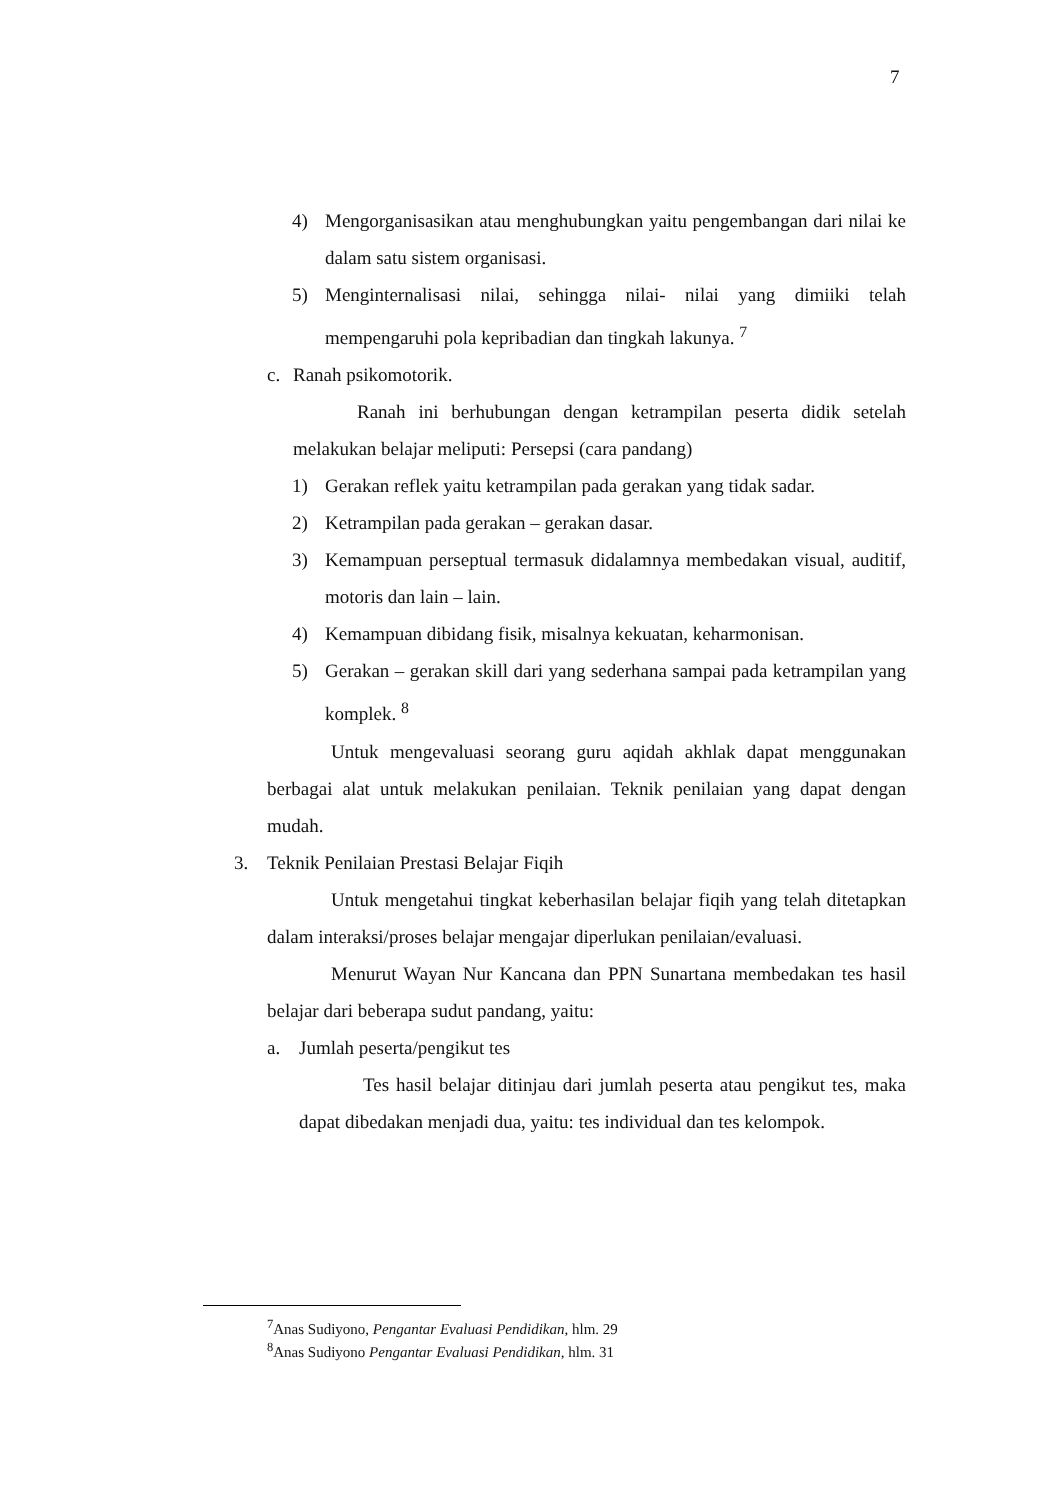7
4) Mengorganisasikan atau menghubungkan yaitu pengembangan dari nilai ke dalam satu sistem organisasi.
5) Menginternalisasi nilai, sehingga nilai- nilai yang dimiiki telah mempengaruhi pola kepribadian dan tingkah lakunya. <sup>7</sup>
c. Ranah psikomotorik.
Ranah ini berhubungan dengan ketrampilan peserta didik setelah melakukan belajar meliputi: Persepsi (cara pandang)
1) Gerakan reflek yaitu ketrampilan pada gerakan yang tidak sadar.
2) Ketrampilan pada gerakan – gerakan dasar.
3) Kemampuan perseptual termasuk didalamnya membedakan visual, auditif, motoris dan lain – lain.
4) Kemampuan dibidang fisik, misalnya kekuatan, keharmonisan.
5) Gerakan – gerakan skill dari yang sederhana sampai pada ketrampilan yang komplek. <sup>8</sup>
Untuk mengevaluasi seorang guru aqidah akhlak dapat menggunakan berbagai alat untuk melakukan penilaian. Teknik penilaian yang dapat dengan mudah.
3. Teknik Penilaian Prestasi Belajar Fiqih
Untuk mengetahui tingkat keberhasilan belajar fiqih yang telah ditetapkan dalam interaksi/proses belajar mengajar diperlukan penilaian/evaluasi.
Menurut Wayan Nur Kancana dan PPN Sunartana membedakan tes hasil belajar dari beberapa sudut pandang, yaitu:
a. Jumlah peserta/pengikut tes
Tes hasil belajar ditinjau dari jumlah peserta atau pengikut tes, maka dapat dibedakan menjadi dua, yaitu: tes individual dan tes kelompok.
<sup>7</sup> Anas Sudiyono, Pengantar Evaluasi Pendidikan, hlm. 29
<sup>8</sup> Anas Sudiyono Pengantar Evaluasi Pendidikan, hlm. 31